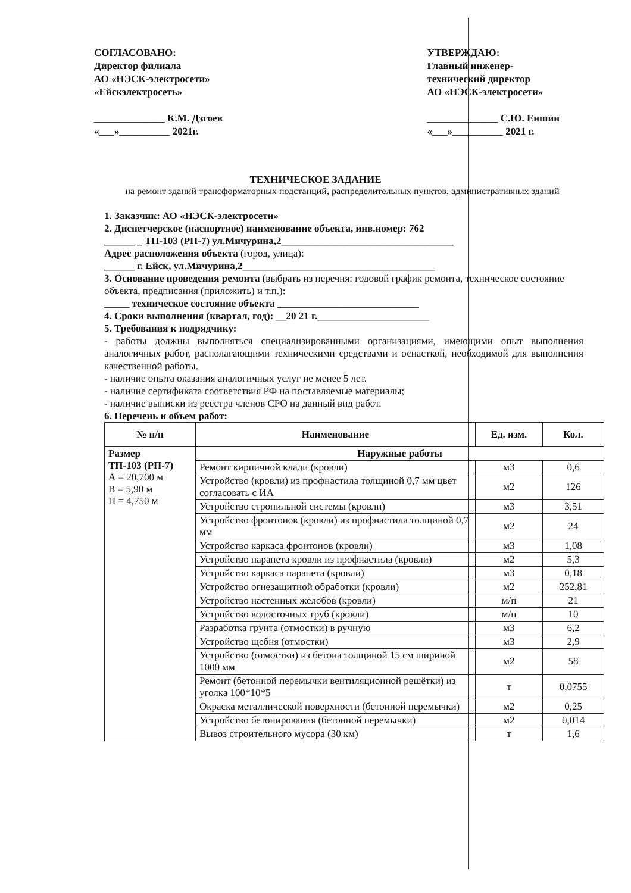СОГЛАСОВАНО:
Директор филиала
АО «НЭСК-электросети»
«Ейскэлектросеть»
______________ К.М. Дзгоев
«___»__________ 2021г.
УТВЕРЖДАЮ:
Главный инженер-
технический директор
АО «НЭСК-электросети»
______________ С.Ю. Еншин
«___»__________ 2021 г.
ТЕХНИЧЕСКОЕ ЗАДАНИЕ
на ремонт зданий трансформаторных подстанций, распределительных пунктов, административных зданий
1. Заказчик: АО «НЭСК-электросети»
2. Диспетчерское (паспортное) наименование объекта, инв.номер: 762
______ _ ТП-103 (РП-7) ул.Мичурина,2__________________________________
Адрес расположения объекта (город, улица):
______ г. Ейск, ул.Мичурина,2______________________________________
3. Основание проведения ремонта (выбрать из перечня: годовой график ремонта, техническое состояние объекта, предписания (приложить) и т.п.):
_____ техническое состояние объекта ____________________________
4. Сроки выполнения (квартал, год): __20 21 г.______________________
5. Требования к подрядчику:
- работы должны выполняться специализированными организациями, имеющими опыт выполнения аналогичных работ, располагающими техническими средствами и оснасткой, необходимой для выполнения качественной работы.
- наличие опыта оказания аналогичных услуг не менее 5 лет.
- наличие сертификата соответствия РФ на поставляемые материалы;
- наличие выписки из реестра членов СРО на данный вид работ.
6. Перечень и объем работ:
| № п/п | Наименование | Ед. изм. | Кол. |
| --- | --- | --- | --- |
| Размер ТП-103 (РП-7) А = 20,700 м В = 5,90 м Н = 4,750 м | Наружные работы | | |
| | Ремонт кирпичной клади (кровли) | м3 | 0,6 |
| | Устройство (кровли) из профнастила толщиной 0,7 мм цвет согласовать с ИА | м2 | 126 |
| | Устройство стропильной системы (кровли) | м3 | 3,51 |
| | Устройство фронтонов (кровли) из профнастила толщиной 0,7 мм | м2 | 24 |
| | Устройство каркаса фронтонов (кровли) | м3 | 1,08 |
| | Устройство парапета кровли из профнастила (кровли) | м2 | 5,3 |
| | Устройство каркаса парапета (кровли) | м3 | 0,18 |
| | Устройство огнезащитной обработки (кровли) | м2 | 252,81 |
| | Устройство настенных желобов (кровли) | м/п | 21 |
| | Устройство водосточных труб (кровли) | м/п | 10 |
| | Разработка грунта (отмостки) в ручную | м3 | 6,2 |
| | Устройство щебня (отмостки) | м3 | 2,9 |
| | Устройство (отмостки) из бетона толщиной 15 см шириной 1000 мм | м2 | 58 |
| | Ремонт (бетонной перемычки вентиляционной решётки) из уголка 100*10*5 | т | 0,0755 |
| | Окраска металлической поверхности (бетонной перемычки) | м2 | 0,25 |
| | Устройство бетонирования (бетонной перемычки) | м2 | 0,014 |
| | Вывоз строительного мусора (30 км) | т | 1,6 |